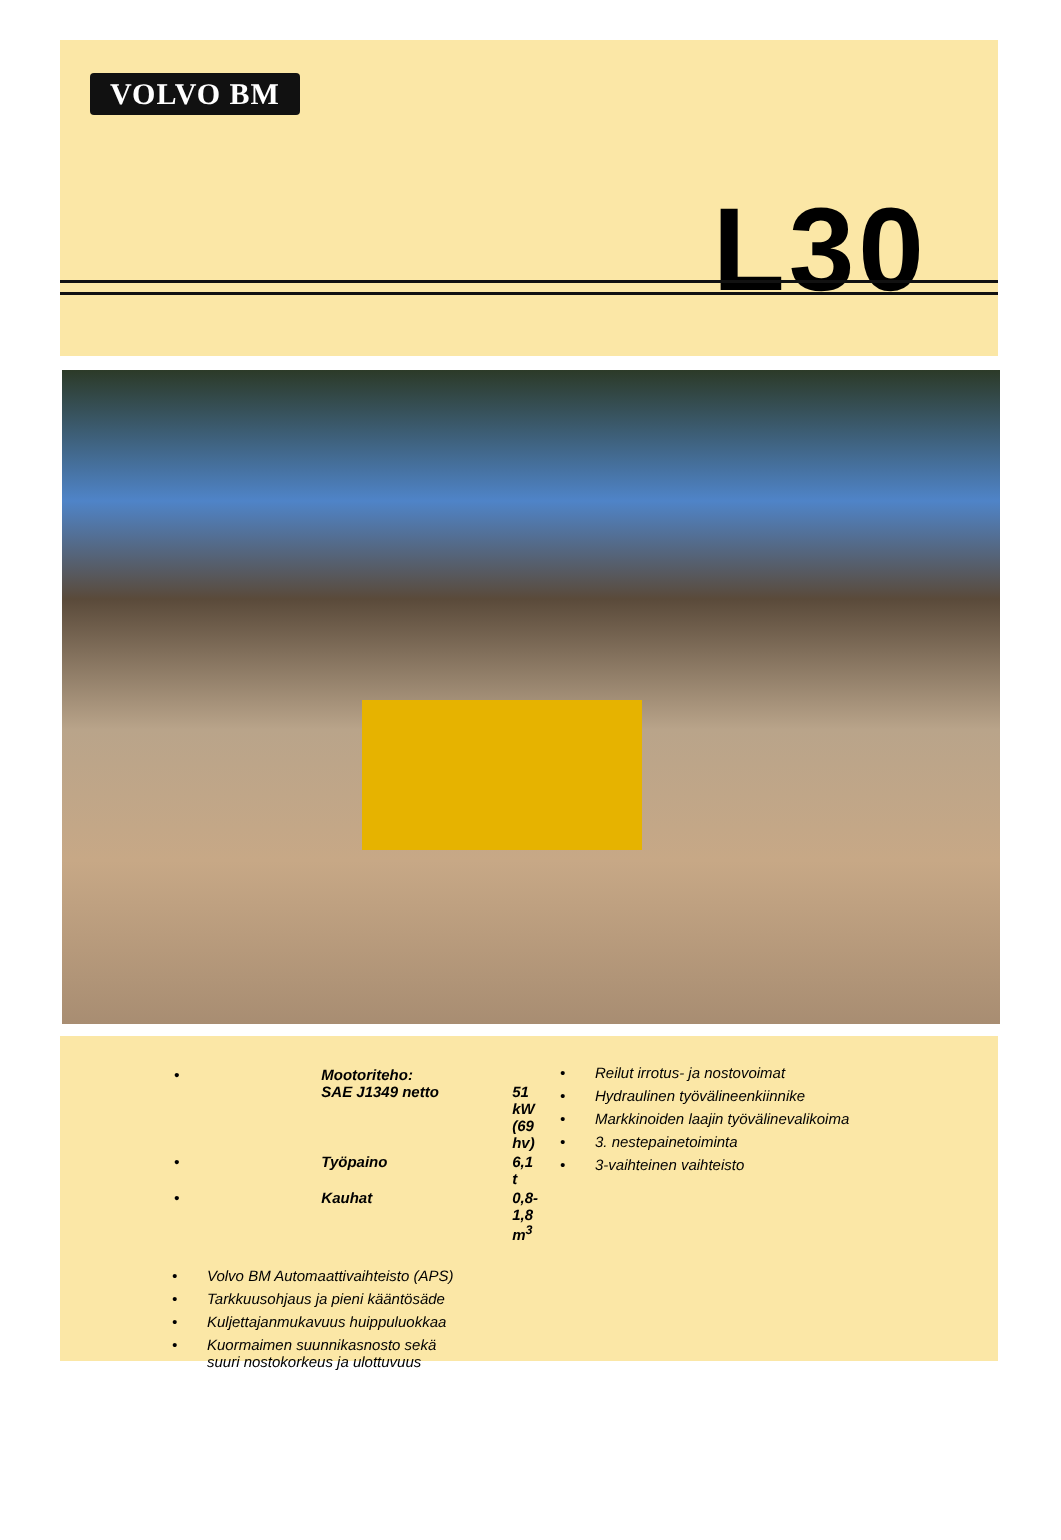VOLVO BM
L30
| • | Mootoriteho: SAE J1349 netto | 51 kW (69 hv) |
| • | Työpaino | 6,1 t |
| • | Kauhat | 0,8-1,8 m<sup>3</sup> |
• Volvo BM Automaattivaihteisto (APS)
• Tarkkuusohjaus ja pieni kääntösäde
• Kuljettajanmukavuus huippuluokkaa
• Kuormaimen suunnikasnosto sekä
suuri nostokorkeus ja ulottuvuus
• Reilut irrotus- ja nostovoimat
• Hydraulinen työvälineenkiinnike
• Markkinoiden laajin työvälinevalikoima
• 3. nestepainetoiminta
• 3-vaihteinen vaihteisto